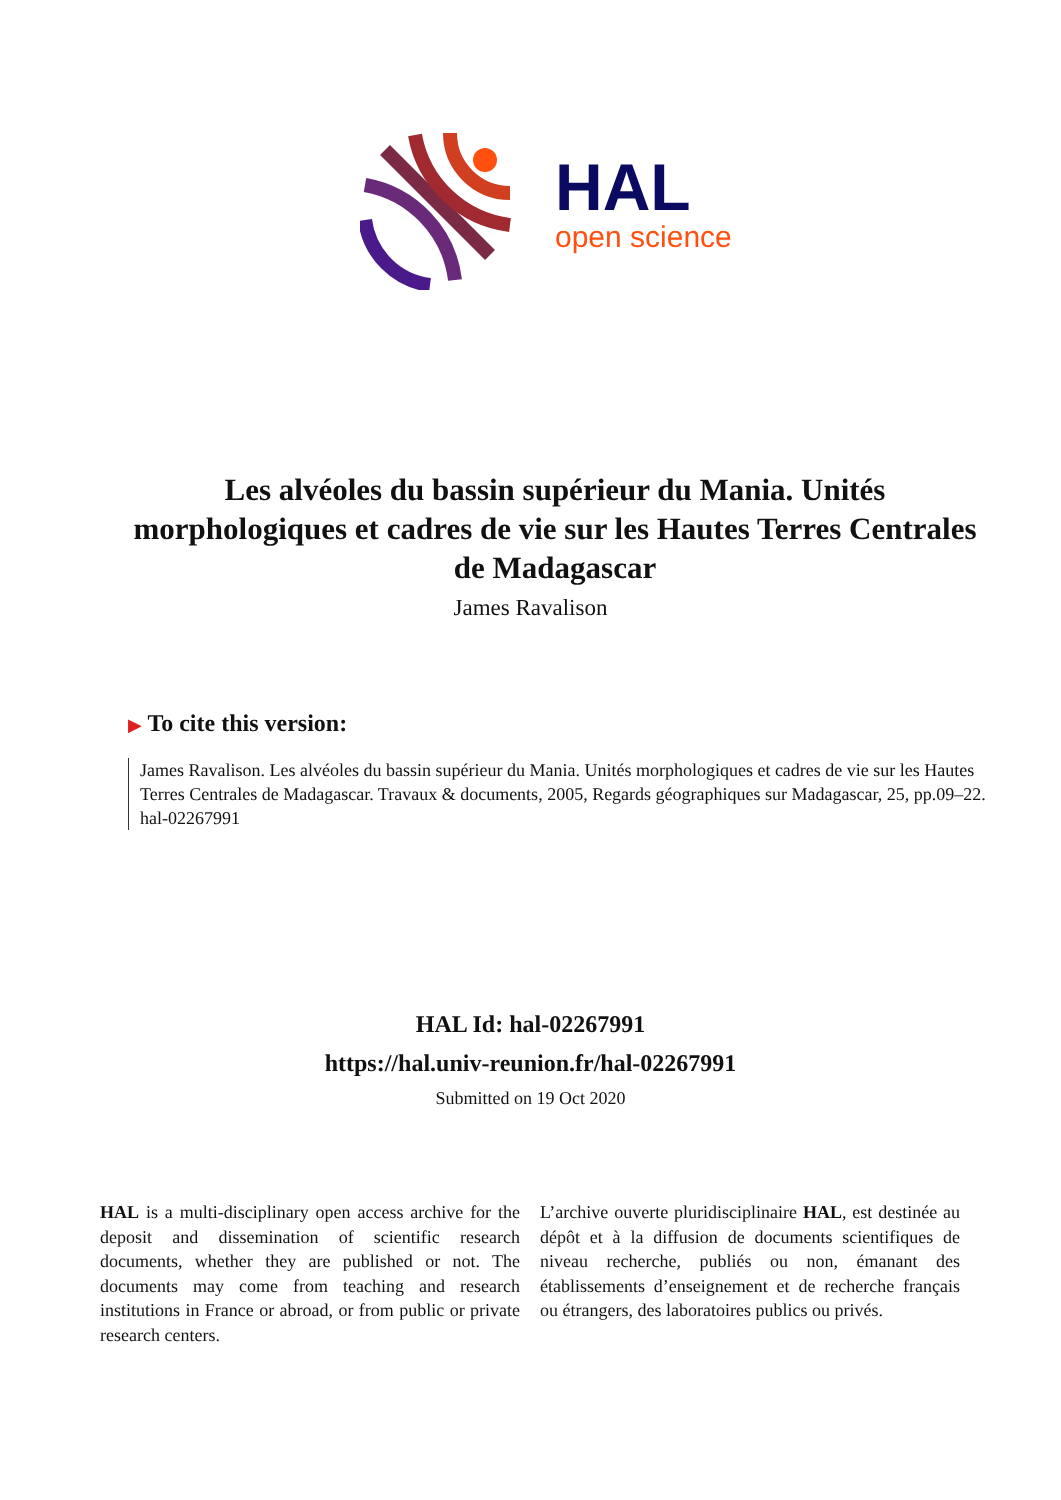HAL
open science
Les alvéoles du bassin supérieur du Mania. Unités morphologiques et cadres de vie sur les Hautes Terres Centrales de Madagascar
James Ravalison
▶ To cite this version:
James Ravalison. Les alvéoles du bassin supérieur du Mania. Unités morphologiques et cadres de vie sur les Hautes Terres Centrales de Madagascar. Travaux & documents, 2005, Regards géographiques sur Madagascar, 25, pp.09–22. hal-02267991
HAL Id: hal-02267991
https://hal.univ-reunion.fr/hal-02267991
Submitted on 19 Oct 2020
HAL is a multi-disciplinary open access archive for the deposit and dissemination of scientific research documents, whether they are published or not. The documents may come from teaching and research institutions in France or abroad, or from public or private research centers.
L’archive ouverte pluridisciplinaire HAL, est destinée au dépôt et à la diffusion de documents scientifiques de niveau recherche, publiés ou non, émanant des établissements d’enseignement et de recherche français ou étrangers, des laboratoires publics ou privés.